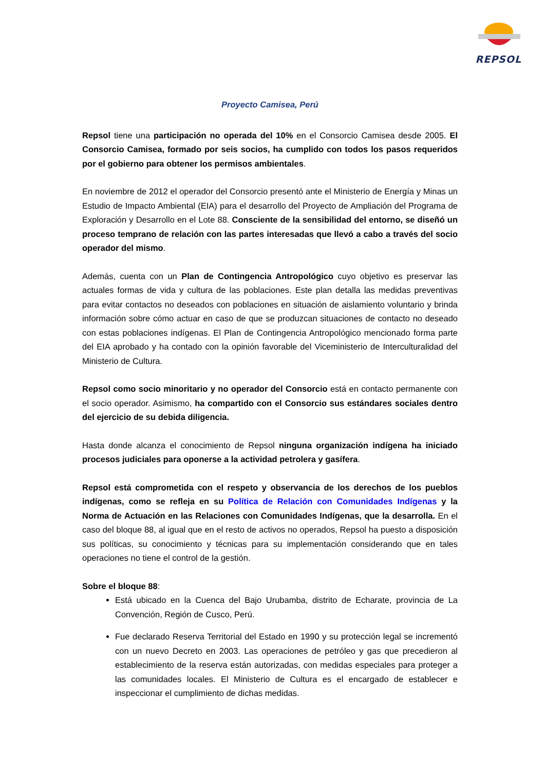REPSOL
Proyecto Camisea, Perú
Repsol tiene una participación no operada del 10% en el Consorcio Camisea desde 2005. El Consorcio Camisea, formado por seis socios, ha cumplido con todos los pasos requeridos por el gobierno para obtener los permisos ambientales.
En noviembre de 2012 el operador del Consorcio presentó ante el Ministerio de Energía y Minas un Estudio de Impacto Ambiental (EIA) para el desarrollo del Proyecto de Ampliación del Programa de Exploración y Desarrollo en el Lote 88. Consciente de la sensibilidad del entorno, se diseñó un proceso temprano de relación con las partes interesadas que llevó a cabo a través del socio operador del mismo.
Además, cuenta con un Plan de Contingencia Antropológico cuyo objetivo es preservar las actuales formas de vida y cultura de las poblaciones. Este plan detalla las medidas preventivas para evitar contactos no deseados con poblaciones en situación de aislamiento voluntario y brinda información sobre cómo actuar en caso de que se produzcan situaciones de contacto no deseado con estas poblaciones indígenas. El Plan de Contingencia Antropológico mencionado forma parte del EIA aprobado y ha contado con la opinión favorable del Viceministerio de Interculturalidad del Ministerio de Cultura.
Repsol como socio minoritario y no operador del Consorcio está en contacto permanente con el socio operador. Asimismo, ha compartido con el Consorcio sus estándares sociales dentro del ejercicio de su debida diligencia.
Hasta donde alcanza el conocimiento de Repsol ninguna organización indígena ha iniciado procesos judiciales para oponerse a la actividad petrolera y gasífera.
Repsol está comprometida con el respeto y observancia de los derechos de los pueblos indígenas, como se refleja en su Política de Relación con Comunidades Indígenas y la Norma de Actuación en las Relaciones con Comunidades Indígenas, que la desarrolla. En el caso del bloque 88, al igual que en el resto de activos no operados, Repsol ha puesto a disposición sus políticas, su conocimiento y técnicas para su implementación considerando que en tales operaciones no tiene el control de la gestión.
Sobre el bloque 88:
Está ubicado en la Cuenca del Bajo Urubamba, distrito de Echarate, provincia de La Convención, Región de Cusco, Perú.
Fue declarado Reserva Territorial del Estado en 1990 y su protección legal se incrementó con un nuevo Decreto en 2003. Las operaciones de petróleo y gas que precedieron al establecimiento de la reserva están autorizadas, con medidas especiales para proteger a las comunidades locales. El Ministerio de Cultura es el encargado de establecer e inspeccionar el cumplimiento de dichas medidas.